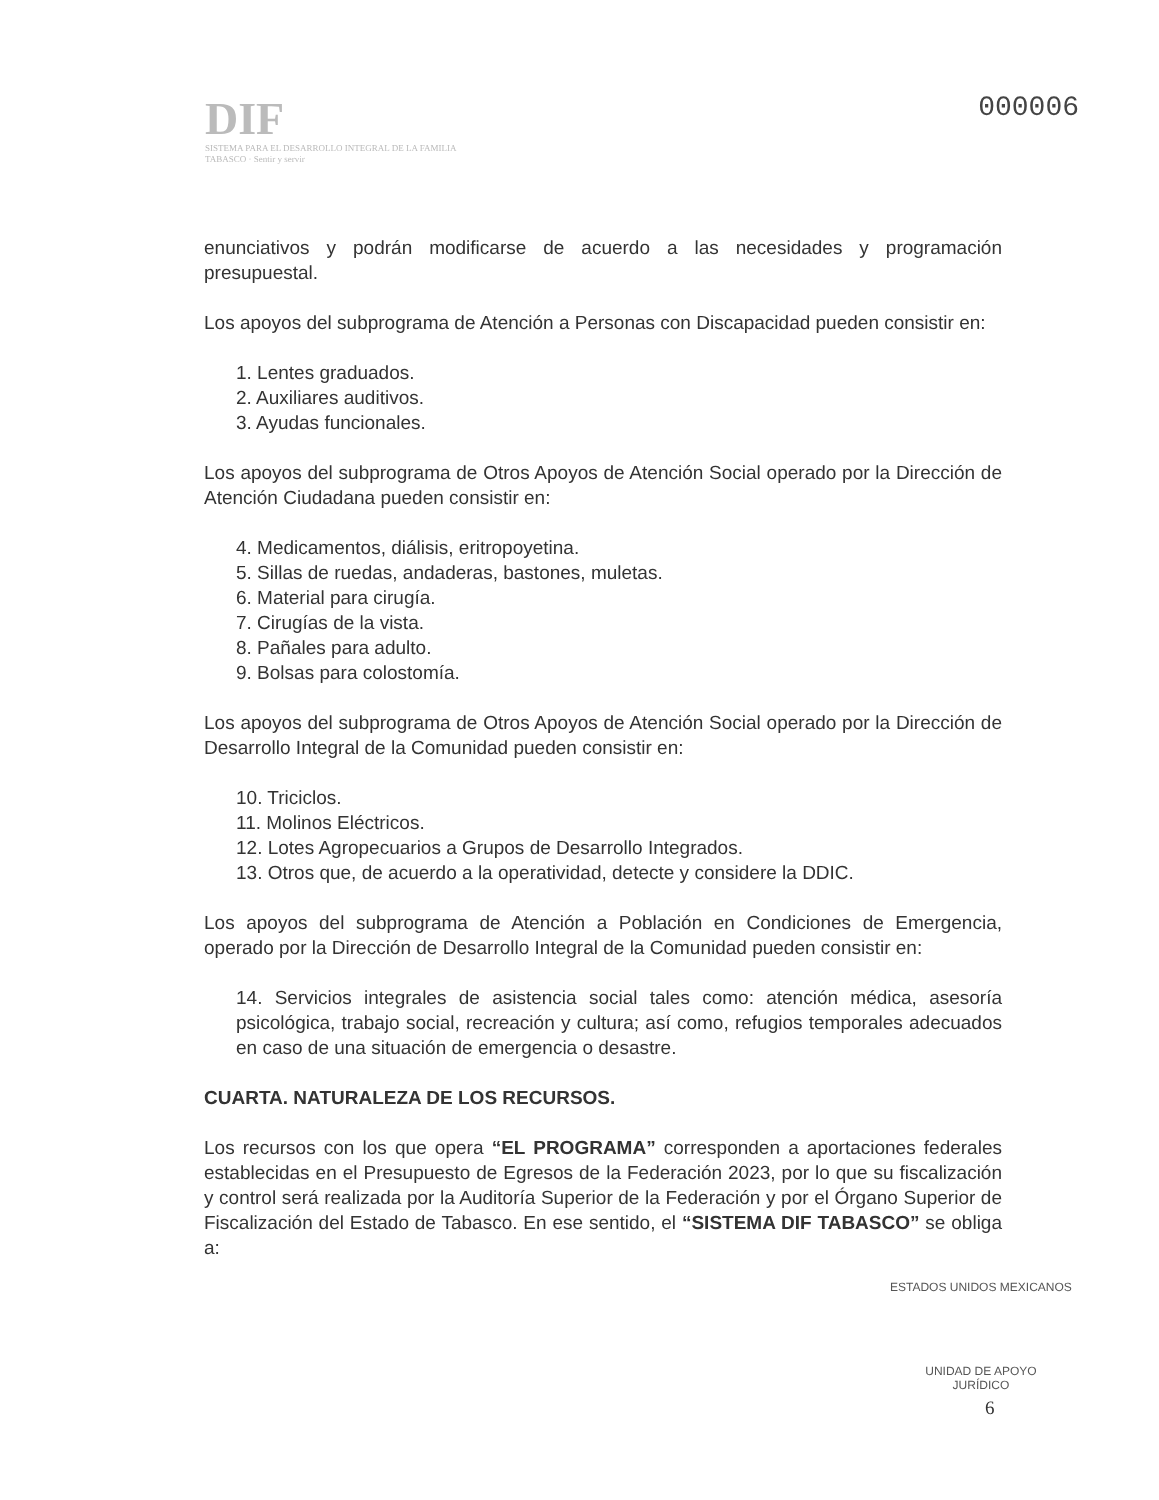DIF
SISTEMA PARA EL DESARROLLO INTEGRAL DE LA FAMILIA
TABASCO · Sentir y servir
000006
enunciativos y podrán modificarse de acuerdo a las necesidades y programación presupuestal.
Los apoyos del subprograma de Atención a Personas con Discapacidad pueden consistir en:
1. Lentes graduados.
2. Auxiliares auditivos.
3. Ayudas funcionales.
Los apoyos del subprograma de Otros Apoyos de Atención Social operado por la Dirección de Atención Ciudadana pueden consistir en:
4. Medicamentos, diálisis, eritropoyetina.
5. Sillas de ruedas, andaderas, bastones, muletas.
6. Material para cirugía.
7. Cirugías de la vista.
8. Pañales para adulto.
9. Bolsas para colostomía.
Los apoyos del subprograma de Otros Apoyos de Atención Social operado por la Dirección de Desarrollo Integral de la Comunidad pueden consistir en:
10. Triciclos.
11. Molinos Eléctricos.
12. Lotes Agropecuarios a Grupos de Desarrollo Integrados.
13. Otros que, de acuerdo a la operatividad, detecte y considere la DDIC.
Los apoyos del subprograma de Atención a Población en Condiciones de Emergencia, operado por la Dirección de Desarrollo Integral de la Comunidad pueden consistir en:
14. Servicios integrales de asistencia social tales como: atención médica, asesoría psicológica, trabajo social, recreación y cultura; así como, refugios temporales adecuados en caso de una situación de emergencia o desastre.
CUARTA. NATURALEZA DE LOS RECURSOS.
Los recursos con los que opera “EL PROGRAMA” corresponden a aportaciones federales establecidas en el Presupuesto de Egresos de la Federación 2023, por lo que su fiscalización y control será realizada por la Auditoría Superior de la Federación y por el Órgano Superior de Fiscalización del Estado de Tabasco. En ese sentido, el “SISTEMA DIF TABASCO” se obliga a:
ESTADOS UNIDOS MEXICANOS
UNIDAD DE APOYO
JURÍDICO
6